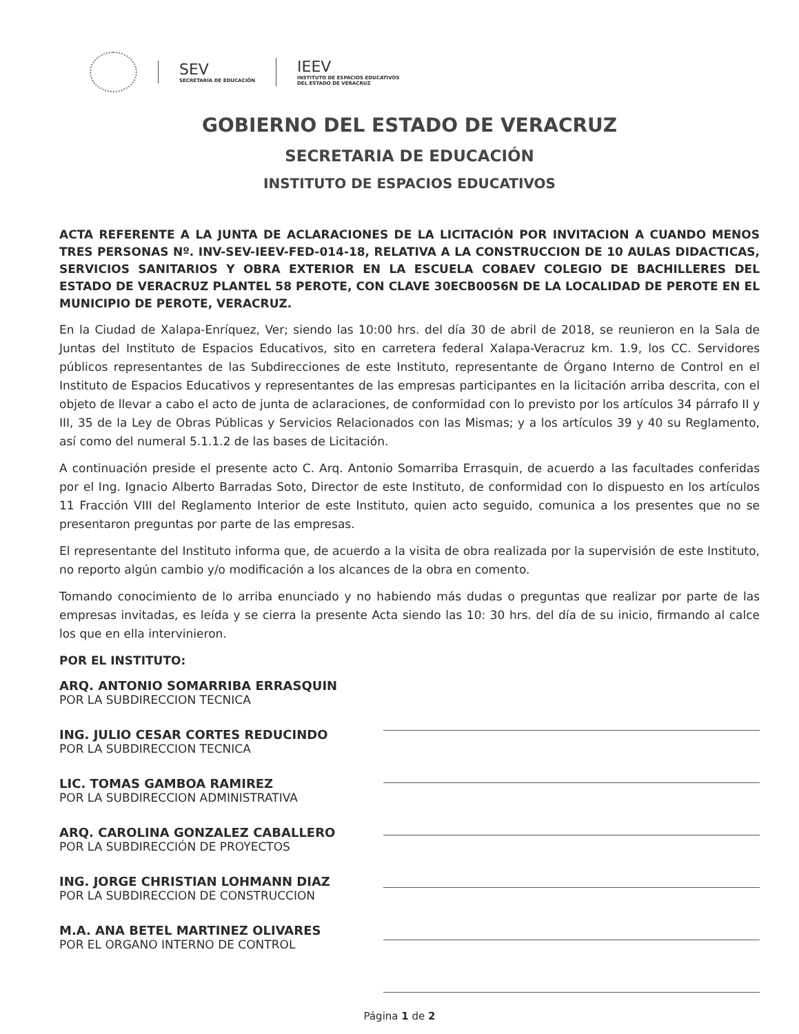SEV
SECRETARÍA DE EDUCACIÓN
IEEV
INSTITUTO DE ESPACIOS EDUCATIVOS
DEL ESTADO DE VERACRUZ
GOBIERNO DEL ESTADO DE VERACRUZ
SECRETARIA DE EDUCACIÓN
INSTITUTO DE ESPACIOS EDUCATIVOS
ACTA REFERENTE A LA JUNTA DE ACLARACIONES DE LA LICITACIÓN POR INVITACION A CUANDO MENOS TRES PERSONAS Nº. INV-SEV-IEEV-FED-014-18, RELATIVA A LA CONSTRUCCION DE 10 AULAS DIDACTICAS, SERVICIOS SANITARIOS Y OBRA EXTERIOR EN LA ESCUELA COBAEV COLEGIO DE BACHILLERES DEL ESTADO DE VERACRUZ PLANTEL 58 PEROTE, CON CLAVE 30ECB0056N DE LA LOCALIDAD DE PEROTE EN EL MUNICIPIO DE PEROTE, VERACRUZ.
En la Ciudad de Xalapa-Enríquez, Ver; siendo las 10:00 hrs. del día 30 de abril de 2018, se reunieron en la Sala de Juntas del Instituto de Espacios Educativos, sito en carretera federal Xalapa-Veracruz km. 1.9, los CC. Servidores públicos representantes de las Subdirecciones de este Instituto, representante de Órgano Interno de Control en el Instituto de Espacios Educativos y representantes de las empresas participantes en la licitación arriba descrita, con el objeto de llevar a cabo el acto de junta de aclaraciones, de conformidad con lo previsto por los artículos 34 párrafo II y III, 35 de la Ley de Obras Públicas y Servicios Relacionados con las Mismas; y a los artículos 39 y 40 su Reglamento, así como del numeral 5.1.1.2 de las bases de Licitación.
A continuación preside el presente acto C. Arq. Antonio Somarriba Errasquin, de acuerdo a las facultades conferidas por el Ing. Ignacio Alberto Barradas Soto, Director de este Instituto, de conformidad con lo dispuesto en los artículos 11 Fracción VIII del Reglamento Interior de este Instituto, quien acto seguido, comunica a los presentes que no se presentaron preguntas por parte de las empresas.
El representante del Instituto informa que, de acuerdo a la visita de obra realizada por la supervisión de este Instituto, no reporto algún cambio y/o modificación a los alcances de la obra en comento.
Tomando conocimiento de lo arriba enunciado y no habiendo más dudas o preguntas que realizar por parte de las empresas invitadas, es leída y se cierra la presente Acta siendo las 10: 30 hrs. del día de su inicio, firmando al calce los que en ella intervinieron.
POR EL INSTITUTO:
ARQ. ANTONIO SOMARRIBA ERRASQUIN
POR LA SUBDIRECCION TECNICA
ING. JULIO CESAR CORTES REDUCINDO
POR LA SUBDIRECCION TECNICA
LIC. TOMAS GAMBOA RAMIREZ
POR LA SUBDIRECCION ADMINISTRATIVA
ARQ. CAROLINA GONZALEZ CABALLERO
POR LA SUBDIRECCIÓN DE PROYECTOS
ING. JORGE CHRISTIAN LOHMANN DIAZ
POR LA SUBDIRECCION DE CONSTRUCCION
M.A. ANA BETEL MARTINEZ OLIVARES
POR EL ORGANO INTERNO DE CONTROL
Página 1 de 2